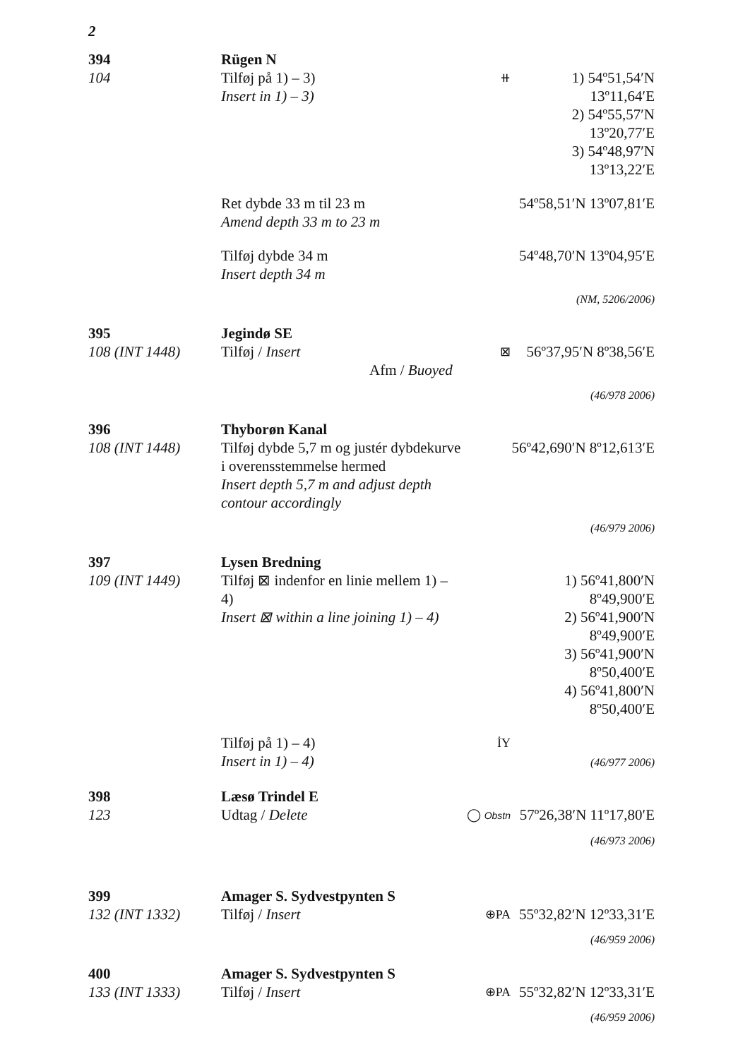2
394
104
Rügen N
Tilføj på 1) – 3)
Insert in 1) – 3)
⧺
1) 54º51,54′N 13º11,64′E
2) 54º55,57′N 13º20,77′E
3) 54º48,97′N 13º13,22′E
Ret dybde 33 m til 23 m
Amend depth 33 m to 23 m
54º58,51′N 13º07,81′E
Tilføj dybde 34 m
Insert depth 34 m
54º48,70′N 13º04,95′E
(NM, 5206/2006)
395
108 (INT 1448)
Jegindø SE
Tilføj / Insert
Afm / Buoyed
⊠
56º37,95′N 8º38,56′E
(46/978 2006)
396
108 (INT 1448)
Thyborøn Kanal
Tilføj dybde 5,7 m og justér dybdekurve i overensstemmelse hermed
Insert depth 5,7 m and adjust depth contour accordingly
56º42,690′N 8º12,613′E
(46/979 2006)
397
109 (INT 1449)
Lysen Bredning
Tilføj ⊠ indenfor en linie mellem 1) – 4)
Insert ⊠ within a line joining 1) – 4)
1) 56º41,800′N 8º49,900′E
2) 56º41,900′N 8º49,900′E
3) 56º41,900′N 8º50,400′E
4) 56º41,800′N 8º50,400′E
Tilføj på 1) – 4)
Insert in 1) – 4)
İY
(46/977 2006)
398
123
Læsø Trindel E
Udtag / Delete
◯ Obstn
57º26,38′N 11º17,80′E
(46/973 2006)
399
132 (INT 1332)
Amager S. Sydvestpynten S
Tilføj / Insert
⊕PA
55º32,82′N 12º33,31′E
(46/959 2006)
400
133 (INT 1333)
Amager S. Sydvestpynten S
Tilføj / Insert
⊕PA
55º32,82′N 12º33,31′E
(46/959 2006)